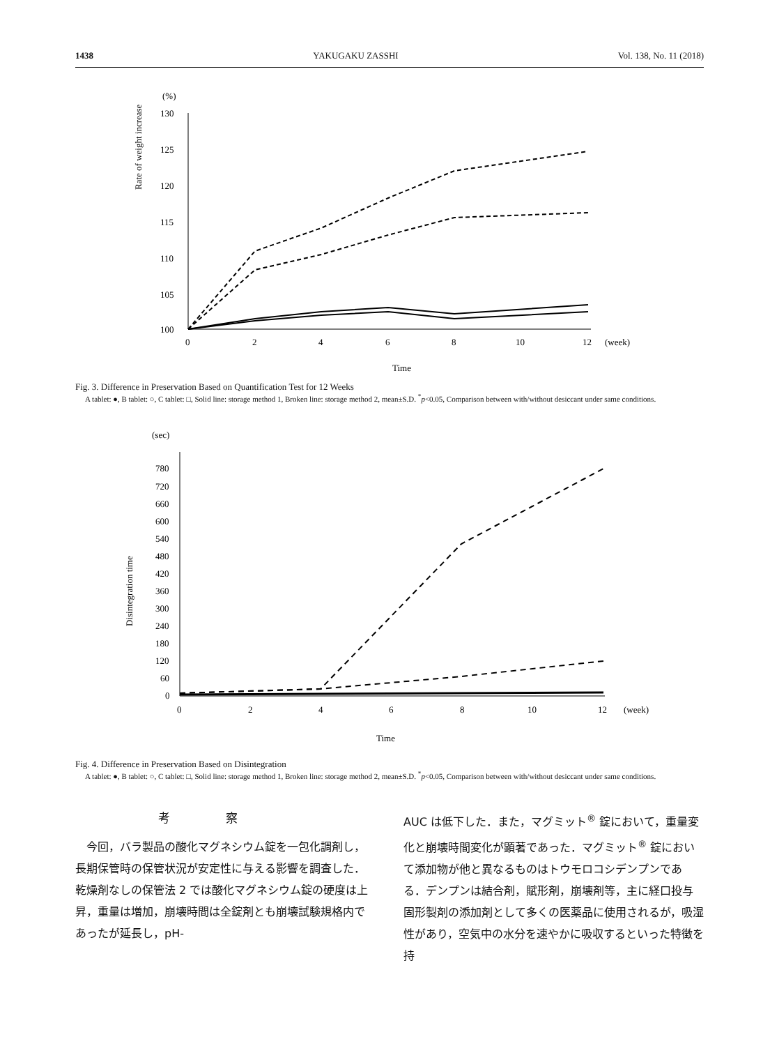1438 YAKUGAKU ZASSHI Vol. 138, No. 11 (2018)
(%)
Rate of weight increase
130
125
120
115
110
105
100
0
2
4
6
8
10
12
(week)
Time
Fig. 3. Difference in Preservation Based on Quantification Test for 12 Weeks
A tablet: ●, B tablet: ○, C tablet: □, Solid line: storage method 1, Broken line: storage method 2, mean±S.D. <sup>*</sup>p<0.05, Comparison between with/without desiccant under same conditions.
(sec)
Disintegration time
780
720
660
600
540
480
420
360
300
240
180
120
60
0
0
2
4
6
8
10
12
(week)
Time
Fig. 4. Difference in Preservation Based on Disintegration
A tablet: ●, B tablet: ○, C tablet: □, Solid line: storage method 1, Broken line: storage method 2, mean±S.D. <sup>*</sup>p<0.05, Comparison between with/without desiccant under same conditions.
考察
　今回，バラ製品の酸化マグネシウム錠を一包化調剤し，長期保管時の保管状況が安定性に与える影響を調査した．乾燥剤なしの保管法 2 では酸化マグネシウム錠の硬度は上昇，重量は増加，崩壊時間は全錠剤とも崩壊試験規格内であったが延長し，pH-
AUC は低下した．また，マグミット<sup>®</sup> 錠において，重量変化と崩壊時間変化が顕著であった．マグミット<sup>®</sup> 錠において添加物が他と異なるものはトウモロコシデンプンである．デンプンは結合剤，賦形剤，崩壊剤等，主に経口投与固形製剤の添加剤として多くの医薬品に使用されるが，吸湿性があり，空気中の水分を速やかに吸収するといった特徴を持